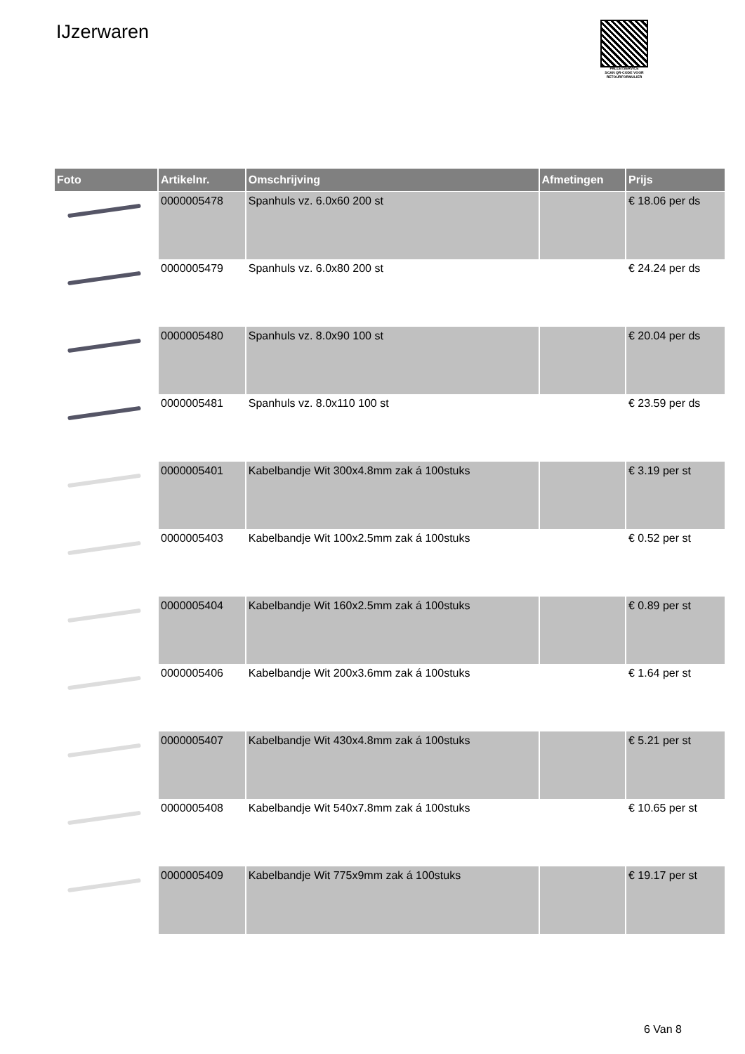IJzerwaren
PALLETSERVICE
SCAN QR-CODE VOOR
RETOURFORMULIER
| Foto | Artikelnr. | Omschrijving | Afmetingen | Prijs |
| --- | --- | --- | --- | --- |
| | 0000005478 | Spanhuls vz. 6.0x60 200 st | | € 18.06 per ds |
| | 0000005479 | Spanhuls vz. 6.0x80 200 st | | € 24.24 per ds |
| | 0000005480 | Spanhuls vz. 8.0x90 100 st | | € 20.04 per ds |
| | 0000005481 | Spanhuls vz. 8.0x110 100 st | | € 23.59 per ds |
| | 0000005401 | Kabelbandje Wit 300x4.8mm zak á 100stuks | | € 3.19 per st |
| | 0000005403 | Kabelbandje Wit 100x2.5mm zak á 100stuks | | € 0.52 per st |
| | 0000005404 | Kabelbandje Wit 160x2.5mm zak á 100stuks | | € 0.89 per st |
| | 0000005406 | Kabelbandje Wit 200x3.6mm zak á 100stuks | | € 1.64 per st |
| | 0000005407 | Kabelbandje Wit 430x4.8mm zak á 100stuks | | € 5.21 per st |
| | 0000005408 | Kabelbandje Wit 540x7.8mm zak á 100stuks | | € 10.65 per st |
| | 0000005409 | Kabelbandje Wit 775x9mm zak á 100stuks | | € 19.17 per st |
6 Van 8